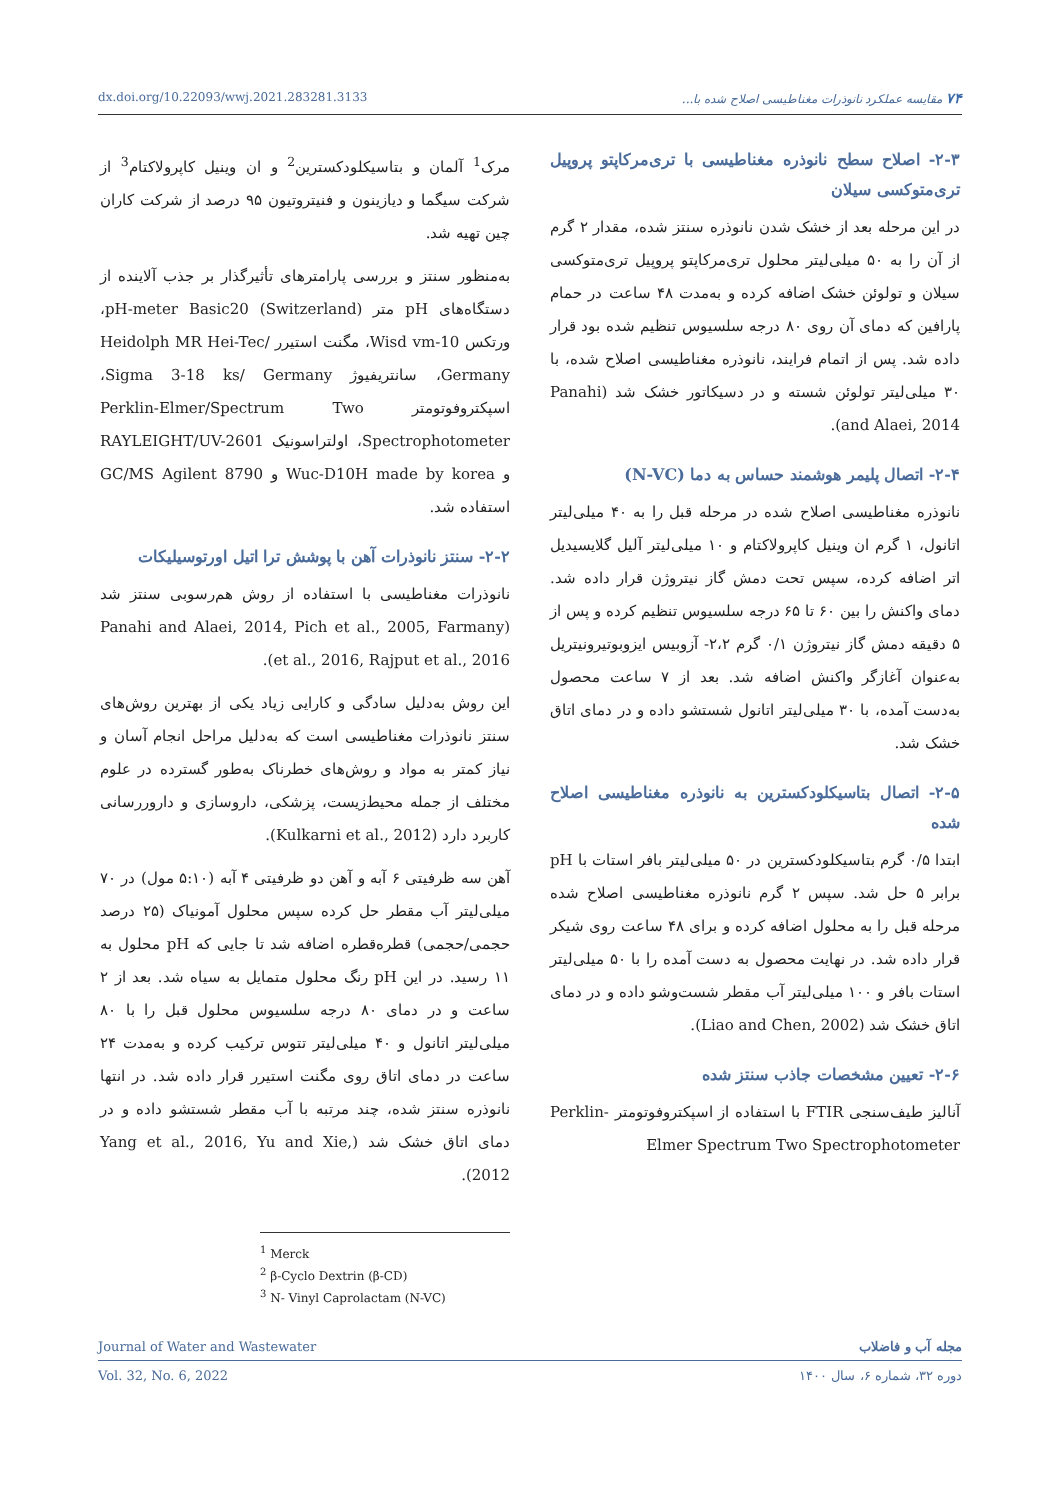dx.doi.org/10.22093/wwj.2021.283281.3133 ۷۴ مقایسه عملکرد نانوذرات مغناطیسی اصلاح شده با...
مرک<sup>1</sup> آلمان و بتاسیکلودکسترین<sup>2</sup> و ان وینیل کاپرولاکتام<sup>3</sup> از شرکت سیگما و دیازینون و فنیتروتیون ۹۵ درصد از شرکت کاران چین تهیه شد.
به‌منظور سنتز و بررسی پارامترهای تأثیرگذار بر جذب آلاینده از دستگاه‌های pH متر pH-meter Basic20 (Switzerland)، ورتکس Wisd vm-10، مگنت استیرر Heidolph MR Hei-Tec/ Germany، سانتریفیوژ Sigma 3-18 ks/ Germany، اسپکتروفوتومتر Perklin-Elmer/Spectrum Two Spectrophotometer، اولتراسونیک RAYLEIGHT/UV-2601 و Wuc-D10H made by korea و GC/MS Agilent 8790 استفاده شد.
۲-۲- سنتز نانوذرات آهن با پوشش ترا اتیل اورتوسیلیکات
نانوذرات مغناطیسی با استفاده از روش هم‌رسوبی سنتز شد (Panahi and Alaei, 2014, Pich et al., 2005, Farmany et al., 2016, Rajput et al., 2016).
این روش به‌دلیل سادگی و کارایی زیاد یکی از بهترین روش‌های سنتز نانوذرات مغناطیسی است که به‌دلیل مراحل انجام آسان و نیاز کمتر به مواد و روش‌های خطرناک به‌طور گسترده در علوم مختلف از جمله محیط‌زیست، پزشکی، داروسازی و داروررسانی کاربرد دارد (Kulkarni et al., 2012).
آهن سه ظرفیتی ۶ آبه و آهن دو ظرفیتی ۴ آبه (۵:۱۰ مول) در ۷۰ میلی‌لیتر آب مقطر حل کرده سپس محلول آمونیاک (۲۵ درصد حجمی/حجمی) قطره‌قطره اضافه شد تا جایی که pH محلول به ۱۱ رسید. در این pH رنگ محلول متمایل به سیاه شد. بعد از ۲ ساعت و در دمای ۸۰ درجه سلسیوس محلول قبل را با ۸۰ میلی‌لیتر اتانول و ۴۰ میلی‌لیتر تتوس ترکیب کرده و به‌مدت ۲۴ ساعت در دمای اتاق روی مگنت استیرر قرار داده شد. در انتها نانوذره سنتز شده، چند مرتبه با آب مقطر شستشو داده و در دمای اتاق خشک شد (Yang et al., 2016, Yu and Xie, 2012).
<sup>1</sup> Merck
<sup>2</sup> β-Cyclo Dextrin (β-CD)
<sup>3</sup> N- Vinyl Caprolactam (N-VC)
۲-۳- اصلاح سطح نانوذره مغناطیسی با تری‌مرکاپتو پروپیل تری‌متوکسی سیلان
در این مرحله بعد از خشک شدن نانوذره سنتز شده، مقدار ۲ گرم از آن را به ۵۰ میلی‌لیتر محلول تری‌مرکاپتو پروپیل تری‌متوکسی سیلان و تولوئن خشک اضافه کرده و به‌مدت ۴۸ ساعت در حمام پارافین که دمای آن روی ۸۰ درجه سلسیوس تنظیم شده بود قرار داده شد. پس از اتمام فرایند، نانوذره مغناطیسی اصلاح شده، با ۳۰ میلی‌لیتر تولوئن شسته و در دسیکاتور خشک شد (Panahi and Alaei, 2014).
۲-۴- اتصال پلیمر هوشمند حساس به دما (N-VC)
نانوذره مغناطیسی اصلاح شده در مرحله قبل را به ۴۰ میلی‌لیتر اتانول، ۱ گرم ان وینیل کاپرولاکتام و ۱۰ میلی‌لیتر آلیل گلایسیدیل اتر اضافه کرده، سپس تحت دمش گاز نیتروژن قرار داده شد. دمای واکنش را بین ۶۰ تا ۶۵ درجه سلسیوس تنظیم کرده و پس از ۵ دقیقه دمش گاز نیتروژن ۰/۱ گرم ۲،۲- آزوبیس ایزوبوتیرونیتریل به‌عنوان آغازگر واکنش اضافه شد. بعد از ۷ ساعت محصول به‌دست آمده، با ۳۰ میلی‌لیتر اتانول شستشو داده و در دمای اتاق خشک شد.
۲-۵- اتصال بتاسیکلودکسترین به نانوذره مغناطیسی اصلاح شده
ابتدا ۰/۵ گرم بتاسیکلودکسترین در ۵۰ میلی‌لیتر بافر استات با pH برابر ۵ حل شد. سپس ۲ گرم نانوذره مغناطیسی اصلاح شده مرحله قبل را به محلول اضافه کرده و برای ۴۸ ساعت روی شیکر قرار داده شد. در نهایت محصول به دست آمده را با ۵۰ میلی‌لیتر استات بافر و ۱۰۰ میلی‌لیتر آب مقطر شست‌وشو داده و در دمای اتاق خشک شد (Liao and Chen, 2002).
۲-۶- تعیین مشخصات جاذب سنتز شده
آنالیز طیف‌سنجی FTIR با استفاده از اسپکتروفوتومتر Perklin-Elmer Spectrum Two Spectrophotometer
Journal of Water and Wastewater مجله آب و فاضلاب
Vol. 32, No. 6, 2022 دوره ۳۲، شماره ۶، سال ۱۴۰۰